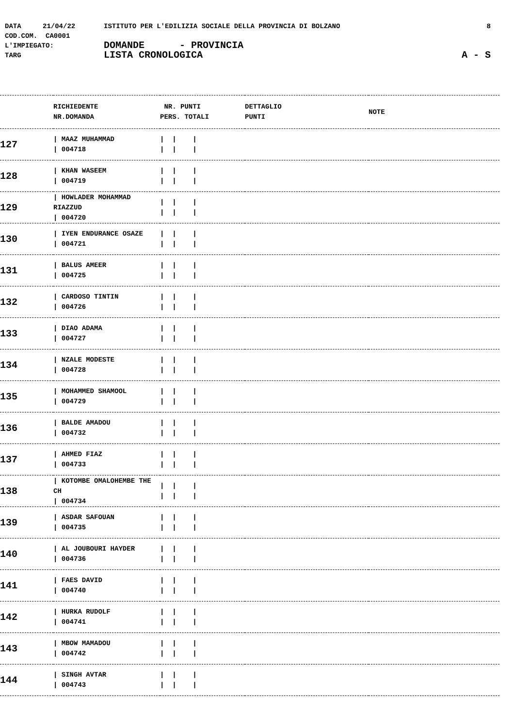DATA 21/04/22 ISTITUTO PER L'EDILIZIA SOCIALE DELLA PROVINCIA DI BOLZANO 8
COD.COM. CA0001
L'IMPIEGATO: DOMANDE - PROVINCIA
TARG LISTA CRONOLOGICA A - S
| | RICHIEDENTE NR.DOMANDA | NR. PUNTI PERS. TOTALI | DETTAGLIO PUNTI | NOTE |
| --- | --- | --- | --- | --- |
| 127 | / MAAZ MUHAMMAD / 004718 | / / / / / / | | |
| 128 | / KHAN WASEEM / 004719 | / / / / / / | | |
| 129 | / HOWLADER MOHAMMAD RIAZZUD / 004720 | / / / / / / | | |
| 130 | / IYEN ENDURANCE OSAZE / 004721 | / / / / / / | | |
| 131 | / BALUS AMEER / 004725 | / / / / / / | | |
| 132 | / CARDOSO TINTIN / 004726 | / / / / / / | | |
| 133 | / DIAO ADAMA / 004727 | / / / / / / | | |
| 134 | / NZALE MODESTE / 004728 | / / / / / / | | |
| 135 | / MOHAMMED SHAMOOL / 004729 | / / / / / / | | |
| 136 | / BALDE AMADOU / 004732 | / / / / / / | | |
| 137 | / AHMED FIAZ / 004733 | / / / / / / | | |
| 138 | / KOTOMBE OMALOHEMBE THE CH / 004734 | / / / / / / | | |
| 139 | / ASDAR SAFOUAN / 004735 | / / / / / / | | |
| 140 | / AL JOUBOURI HAYDER / 004736 | / / / / / / | | |
| 141 | / FAES DAVID / 004740 | / / / / / / | | |
| 142 | / HURKA RUDOLF / 004741 | / / / / / / | | |
| 143 | / MBOW MAMADOU / 004742 | / / / / / / | | |
| 144 | / SINGH AVTAR / 004743 | / / / / / / | | |